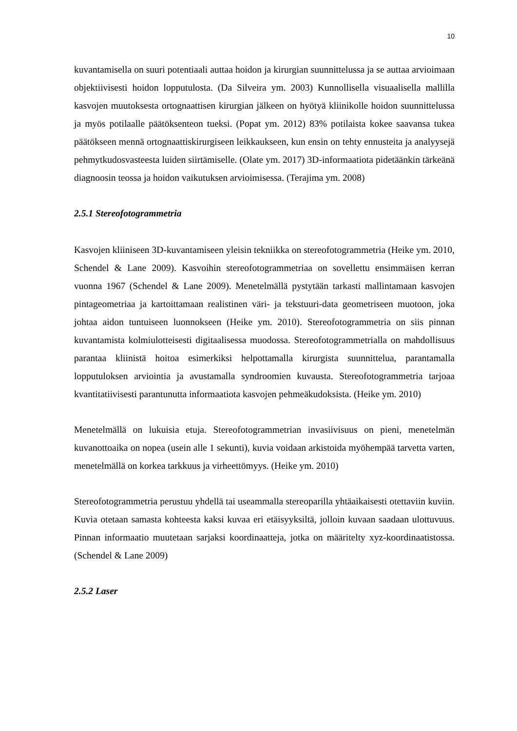10
kuvantamisella on suuri potentiaali auttaa hoidon ja kirurgian suunnittelussa ja se auttaa arvioimaan objektiivisesti hoidon lopputulosta. (Da Silveira ym. 2003) Kunnollisella visuaalisella mallilla kasvojen muutoksesta ortognaattisen kirurgian jälkeen on hyötyä kliinikolle hoidon suunnittelussa ja myös potilaalle päätöksenteon tueksi. (Popat ym. 2012) 83% potilaista kokee saavansa tukea päätökseen mennä ortognaattiskirurgiseen leikkaukseen, kun ensin on tehty ennusteita ja analyysejä pehmytkudosvasteesta luiden siirtämiselle. (Olate ym. 2017) 3D-informaatiota pidetäänkin tärkeänä diagnoosin teossa ja hoidon vaikutuksen arvioimisessa. (Terajima ym. 2008)
2.5.1 Stereofotogrammetria
Kasvojen kliiniseen 3D-kuvantamiseen yleisin tekniikka on stereofotogrammetria (Heike ym. 2010, Schendel & Lane 2009). Kasvoihin stereofotogrammetriaa on sovellettu ensimmäisen kerran vuonna 1967 (Schendel & Lane 2009). Menetelmällä pystytään tarkasti mallintamaan kasvojen pintageometriaa ja kartoittamaan realistinen väri- ja tekstuuri-data geometriseen muotoon, joka johtaa aidon tuntuiseen luonnokseen (Heike ym. 2010). Stereofotogrammetria on siis pinnan kuvantamista kolmiulotteisesti digitaalisessa muodossa. Stereofotogrammetrialla on mahdollisuus parantaa kliinistä hoitoa esimerkiksi helpottamalla kirurgista suunnittelua, parantamalla lopputuloksen arviointia ja avustamalla syndroomien kuvausta. Stereofotogrammetria tarjoaa kvantitatiivisesti parantunutta informaatiota kasvojen pehmeäkudoksista. (Heike ym. 2010)
Menetelmällä on lukuisia etuja. Stereofotogrammetrian invasiivisuus on pieni, menetelmän kuvanottoaika on nopea (usein alle 1 sekunti), kuvia voidaan arkistoida myöhempää tarvetta varten, menetelmällä on korkea tarkkuus ja virheettömyys. (Heike ym. 2010)
Stereofotogrammetria perustuu yhdellä tai useammalla stereoparilla yhtäaikaisesti otettaviin kuviin. Kuvia otetaan samasta kohteesta kaksi kuvaa eri etäisyyksiltä, jolloin kuvaan saadaan ulottuvuus. Pinnan informaatio muutetaan sarjaksi koordinaatteja, jotka on määritelty xyz-koordinaatistossa. (Schendel & Lane 2009)
2.5.2 Laser